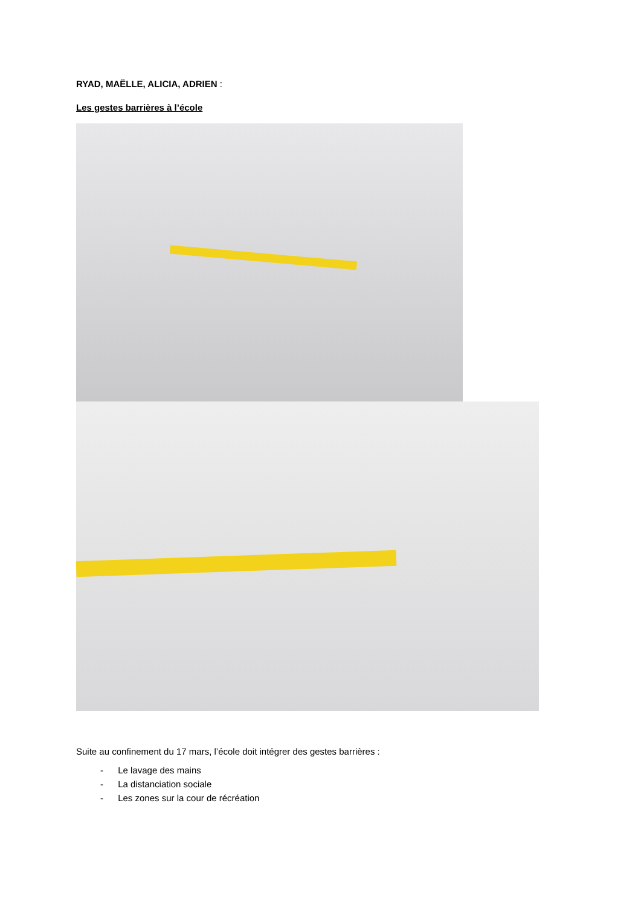RYAD, MAËLLE, ALICIA, ADRIEN :
Les gestes barrières à l’école
Suite au confinement du 17 mars, l’école doit intégrer des gestes barrières :
- Le lavage des mains
- La distanciation sociale
- Les zones sur la cour de récréation